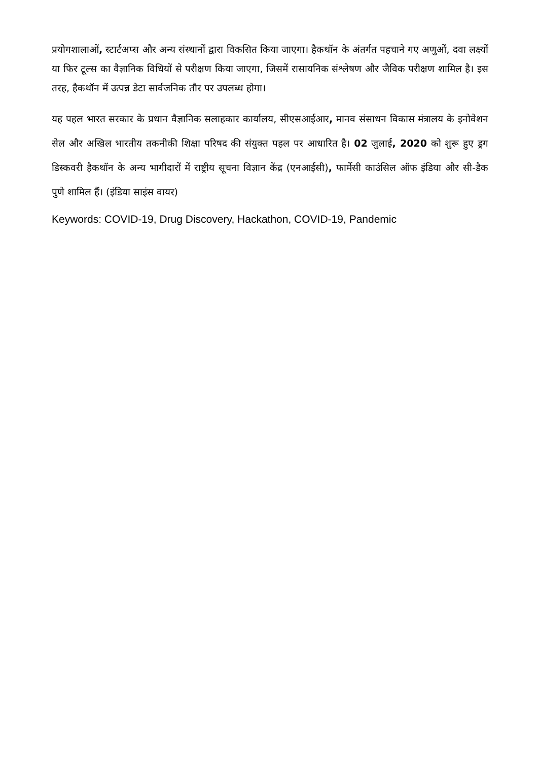प्रयोगशालाओं, स्टार्टअप्स और अन्य संस्थानों द्वारा विकसित किया जाएगा। हैकथॉन के अंतर्गत पहचाने गए अणुओं, दवा लक्ष्यों या फिर टूल्स का वैज्ञानिक विधियों से परीक्षण किया जाएगा, जिसमें रासायनिक संश्लेषण और जैविक परीक्षण शामिल है। इस तरह, हैकथॉन में उत्पन्न डेटा सार्वजनिक तौर पर उपलब्ध होगा।
यह पहल भारत सरकार के प्रधान वैज्ञानिक सलाहकार कार्यालय, सीएसआईआर, मानव संसाधन विकास मंत्रालय के इनोवेशन सेल और अखिल भारतीय तकनीकी शिक्षा परिषद की संयुक्त पहल पर आधारित है। 02 जुलाई, 2020 को शुरू हुए ड्रग डिस्कवरी हैकथॉन के अन्य भागीदारों में राष्ट्रीय सूचना विज्ञान केंद्र (एनआईसी), फार्मेसी काउंसिल ऑफ इंडिया और सी-डैक पुणे शामिल हैं। (इंडिया साइंस वायर)
Keywords: COVID-19, Drug Discovery, Hackathon, COVID-19, Pandemic